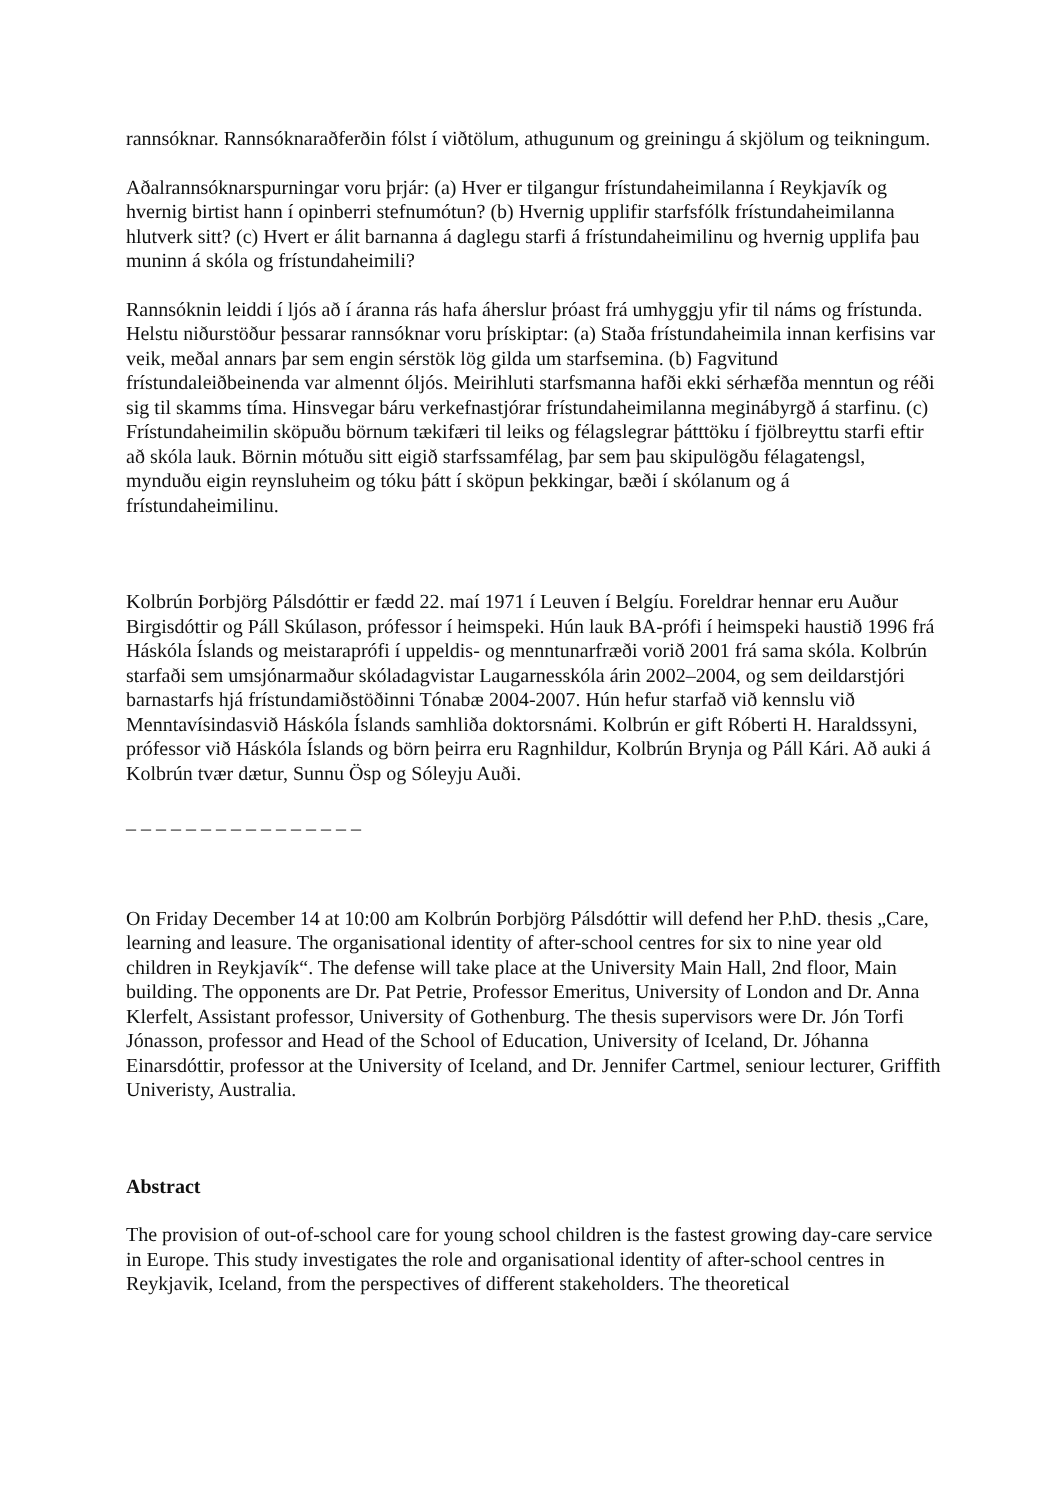rannsóknar. Rannsóknaraðferðin fólst í viðtölum, athugunum og greiningu á skjölum og teikningum.
Aðalrannsóknarspurningar voru þrjár: (a) Hver er tilgangur frístundaheimilanna í Reykjavík og hvernig birtist hann í opinberri stefnumótun? (b) Hvernig upplifir starfsfólk frístundaheimilanna hlutverk sitt? (c) Hvert er álit barnanna á daglegu starfi á frístundaheimilinu og hvernig upplifa þau muninn á skóla og frístundaheimili?
Rannsóknin leiddi í ljós að í áranna rás hafa áherslur þróast frá umhyggju yfir til náms og frístunda. Helstu niðurstöður þessarar rannsóknar voru þrískiptar: (a) Staða frístundaheimila innan kerfisins var veik, meðal annars þar sem engin sérstök lög gilda um starfsemina. (b) Fagvitund frístundaleiðbeinenda var almennt óljós. Meirihluti starfsmanna hafði ekki sérhæfða menntun og réði sig til skamms tíma. Hinsvegar báru verkefnastjórar frístundaheimilanna meginábyrgð á starfinu. (c) Frístundaheimilin sköpuðu börnum tækifæri til leiks og félagslegrar þátttöku í fjölbreyttu starfi eftir að skóla lauk. Börnin mótuðu sitt eigið starfssamfélag, þar sem þau skipulögðu félagatengsl, mynduðu eigin reynsluheim og tóku þátt í sköpun þekkingar, bæði í skólanum og á frístundaheimilinu.
Kolbrún Þorbjörg Pálsdóttir er fædd 22. maí 1971 í Leuven í Belgíu. Foreldrar hennar eru Auður Birgisdóttir og Páll Skúlason, prófessor í heimspeki. Hún lauk BA-prófi í heimspeki haustið 1996 frá Háskóla Íslands og meistaraprófi í uppeldis- og menntunarfræði vorið 2001 frá sama skóla. Kolbrún starfaði sem umsjónarmaður skóladagvistar Laugarnesskóla árin 2002–2004, og sem deildarstjóri barnastarfs hjá frístundamiðstöðinni Tónabæ 2004-2007. Hún hefur starfað við kennslu við Menntavísindasvið Háskóla Íslands samhliða doktorsnámi. Kolbrún er gift Róberti H. Haraldssyni, prófessor við Háskóla Íslands og börn þeirra eru Ragnhildur, Kolbrún Brynja og Páll Kári. Að auki á Kolbrún tvær dætur, Sunnu Ösp og Sóleyju Auði.
_ _ _ _ _ _ _ _ _ _ _ _ _ _ _ _
On Friday December 14 at 10:00 am Kolbrún Þorbjörg Pálsdóttir will defend her P.hD. thesis „Care, learning and leasure. The organisational identity of after-school centres for six to nine year old children in Reykjavík“. The defense will take place at the University Main Hall, 2nd floor, Main building. The opponents are Dr. Pat Petrie, Professor Emeritus, University of London and Dr. Anna Klerfelt, Assistant professor, University of Gothenburg. The thesis supervisors were Dr. Jón Torfi Jónasson, professor and Head of the School of Education, University of Iceland, Dr. Jóhanna Einarsdóttir, professor at the University of Iceland, and Dr. Jennifer Cartmel, seniour lecturer, Griffith Univeristy, Australia.
Abstract
The provision of out-of-school care for young school children is the fastest growing day-care service in Europe. This study investigates the role and organisational identity of after-school centres in Reykjavik, Iceland, from the perspectives of different stakeholders. The theoretical